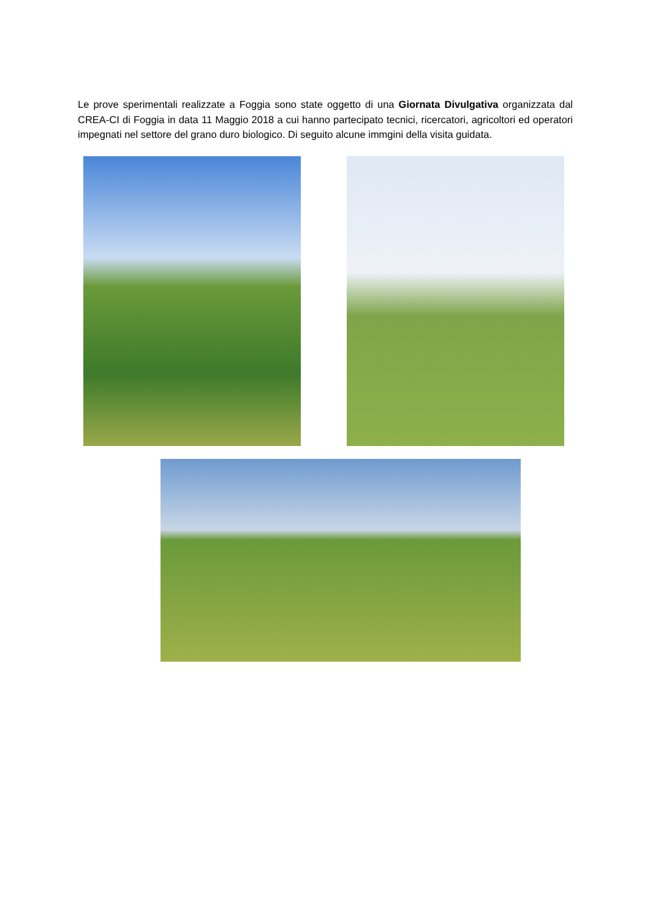Le prove sperimentali realizzate a Foggia sono state oggetto di una Giornata Divulgativa organizzata dal CREA-CI di Foggia in data 11 Maggio 2018 a cui hanno partecipato tecnici, ricercatori, agricoltori ed operatori impegnati nel settore del grano duro biologico. Di seguito alcune immgini della visita guidata.